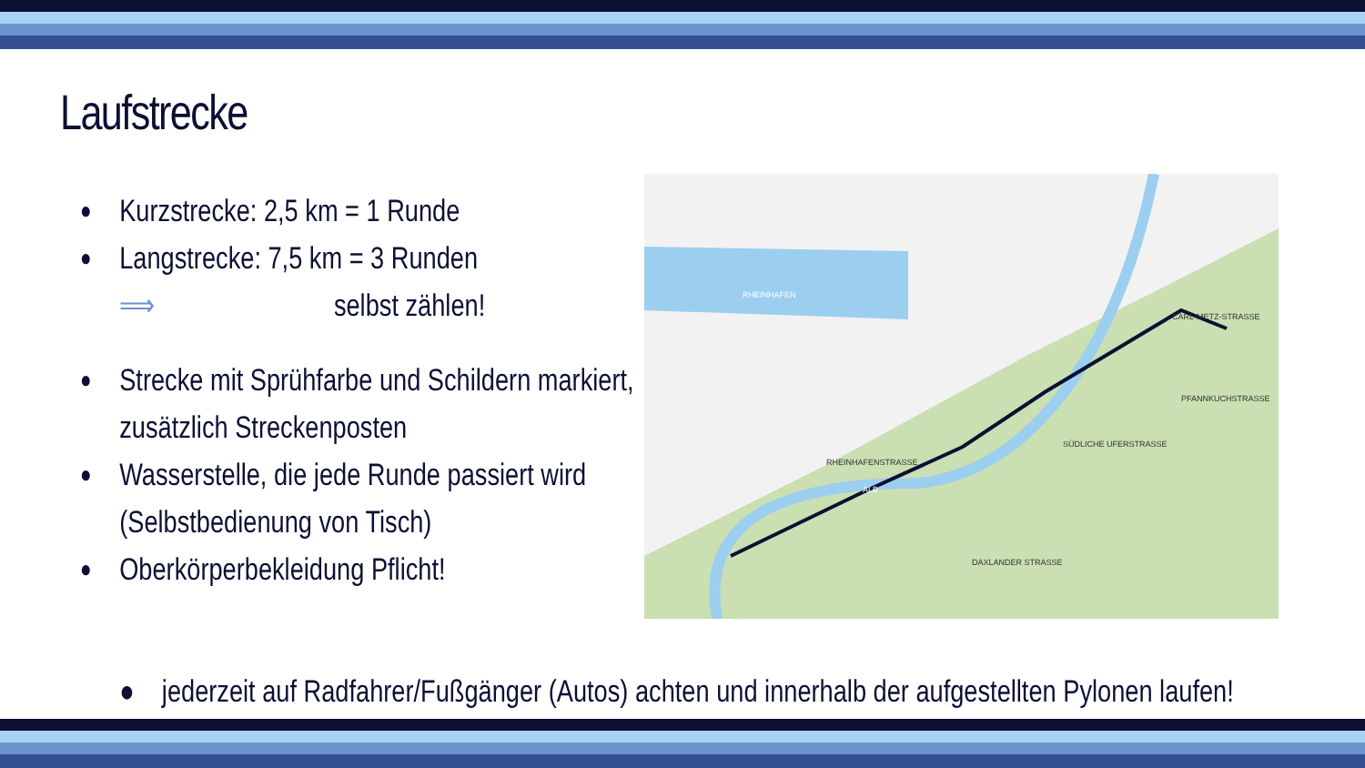Laufstrecke
● Kurzstrecke: 2,5 km = 1 Runde
● Langstrecke: 7,5 km = 3 Runden
⟹ selbst zählen!
● Strecke mit Sprühfarbe und Schildern markiert, zusätzlich Streckenposten
● Wasserstelle, die jede Runde passiert wird (Selbstbedienung von Tisch)
● Oberkörperbekleidung Pflicht!
RHEINHAFEN
RHEINHAFENSTRASSE
DAXLANDER STRASSE
CARL-METZ-STRASSE
SÜDLICHE UFERSTRASSE
PFANNKUCHSTRASSE
ALB
● jederzeit auf Radfahrer/Fußgänger (Autos) achten und innerhalb der aufgestellten Pylonen laufen!